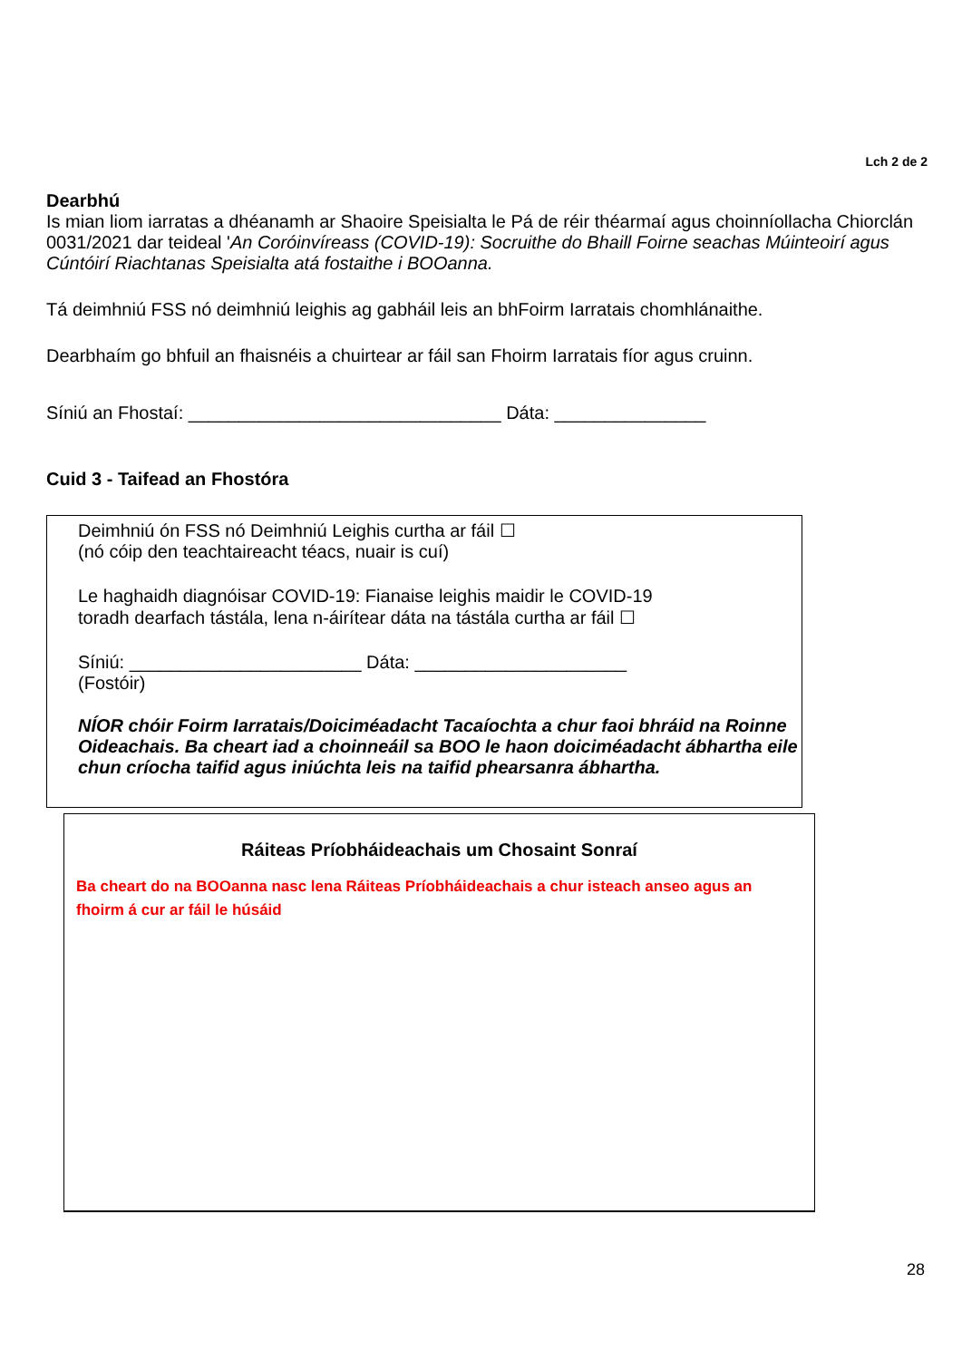Lch 2 de 2
Dearbhú
Is mian liom iarratas a dhéanamh ar Shaoire Speisialta le Pá de réir théarmaí agus choinníollacha Chiorclán 0031/2021 dar teideal 'An Coróinvíreass (COVID-19): Socruithe do Bhaill Foirne seachas Múinteoirí agus Cúntóirí Riachtanas Speisialta atá fostaithe i BOOanna.
Tá deimhniú FSS nó deimhniú leighis ag gabháil leis an bhFoirm Iarratais chomhlánaithe.
Dearbhaím go bhfuil an fhaisnéis a chuirtear ar fáil san Fhoirm Iarratais fíor agus cruinn.
Síniú an Fhostaí: _______________________________ Dáta: _______________
Cuid 3 - Taifead an Fhostóra
Deimhniú ón FSS nó Deimhniú Leighis curtha ar fáil ☐
(nó cóip den teachtaireacht téacs, nuair is cuí)
Le haghaidh diagnóisar COVID-19: Fianaise leighis maidir le COVID-19
toradh dearfach tástála, lena n-áirítear dáta na tástála curtha ar fáil ☐
Síniú: _______________________ Dáta: _____________________
(Fostóir)
NÍOR chóir Foirm Iarratais/Doiciméadacht Tacaíochta a chur faoi bhráid na Roinne Oideachais. Ba cheart iad a choinneáil sa BOO le haon doiciméadacht ábhartha eile chun críocha taifid agus iniúchta leis na taifid phearsanra ábhartha.
Ráiteas Príobháideachais um Chosaint Sonraí
Ba cheart do na BOOanna nasc lena Ráiteas Príobháideachais a chur isteach anseo agus an fhoirm á cur ar fáil le húsáid
28